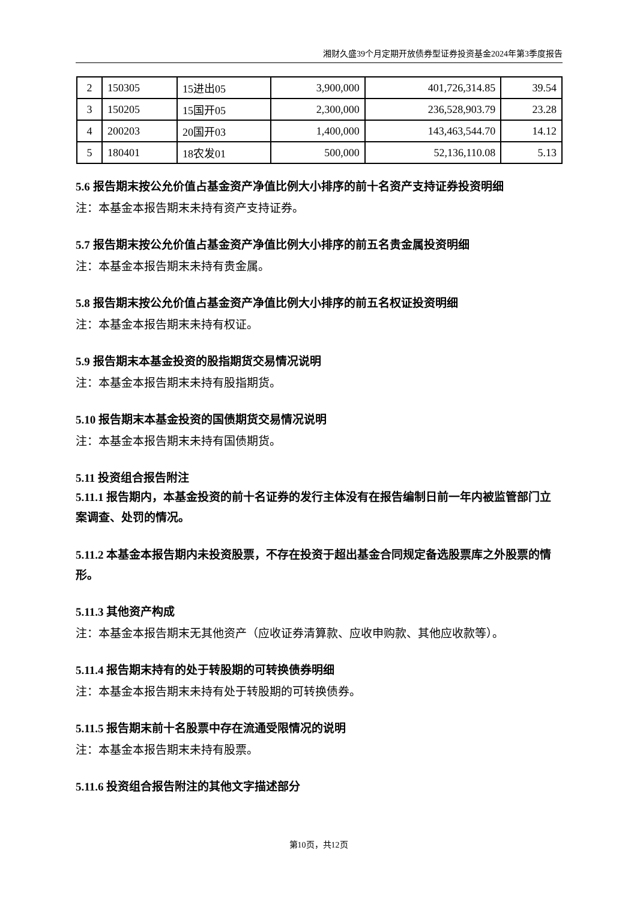湘财久盛39个月定期开放债券型证券投资基金2024年第3季度报告
| 2 | 150305 | 15进出05 | 3,900,000 | 401,726,314.85 | 39.54 |
| 3 | 150205 | 15国开05 | 2,300,000 | 236,528,903.79 | 23.28 |
| 4 | 200203 | 20国开03 | 1,400,000 | 143,463,544.70 | 14.12 |
| 5 | 180401 | 18农发01 | 500,000 | 52,136,110.08 | 5.13 |
5.6 报告期末按公允价值占基金资产净值比例大小排序的前十名资产支持证券投资明细
注：本基金本报告期末未持有资产支持证券。
5.7 报告期末按公允价值占基金资产净值比例大小排序的前五名贵金属投资明细
注：本基金本报告期末未持有贵金属。
5.8 报告期末按公允价值占基金资产净值比例大小排序的前五名权证投资明细
注：本基金本报告期末未持有权证。
5.9 报告期末本基金投资的股指期货交易情况说明
注：本基金本报告期末未持有股指期货。
5.10 报告期末本基金投资的国债期货交易情况说明
注：本基金本报告期末未持有国债期货。
5.11 投资组合报告附注
5.11.1 报告期内，本基金投资的前十名证券的发行主体没有在报告编制日前一年内被监管部门立案调查、处罚的情况。
5.11.2 本基金本报告期内未投资股票，不存在投资于超出基金合同规定备选股票库之外股票的情形。
5.11.3 其他资产构成
注：本基金本报告期末无其他资产（应收证券清算款、应收申购款、其他应收款等）。
5.11.4 报告期末持有的处于转股期的可转换债券明细
注：本基金本报告期末未持有处于转股期的可转换债券。
5.11.5 报告期末前十名股票中存在流通受限情况的说明
注：本基金本报告期末未持有股票。
5.11.6 投资组合报告附注的其他文字描述部分
第10页，共12页